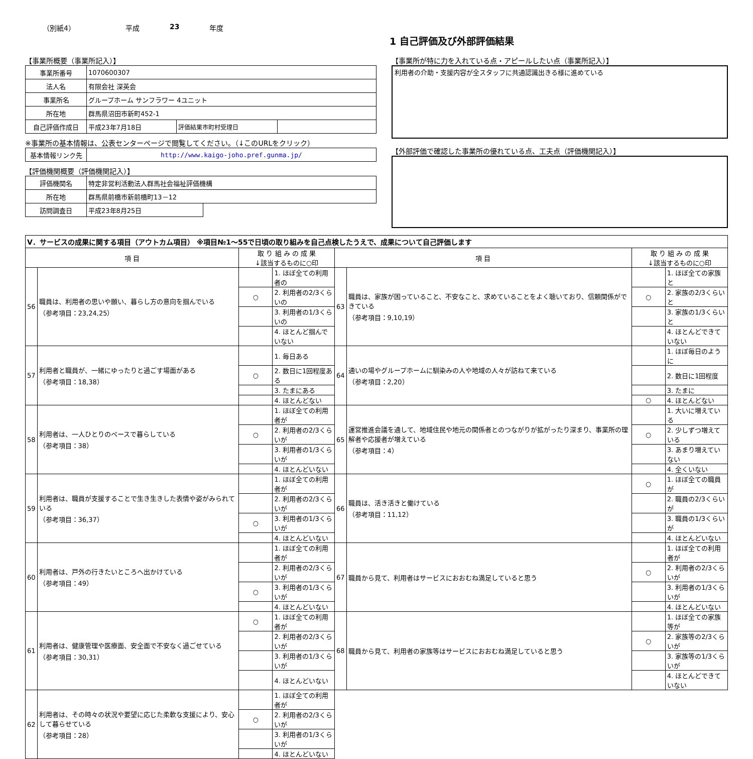（別紙4） 平成 23 年度
1 自己評価及び外部評価結果
【事業所概要（事業所記入）】
| 事業所番号 | 1070600307 | | |
| 法人名 | 有限会社 深英会 | | |
| 事業所名 | グループホーム サンフラワー 4ユニット | | |
| 所在地 | 群馬県沼田市新町452-1 | | |
| 自己評価作成日 | 平成23年7月18日 | 評価結果市町村受理日 | |
※事業所の基本情報は、公表センターページで閲覧してください。（↓このURLをクリック）
| 基本情報リンク先 | http://www.kaigo-joho.pref.gunma.jp/ |
【評価機関概要（評価機関記入）】
| 評価機関名 | 特定非営利活動法人群馬社会福祉評価機構 | |
| 所在地 | 群馬県前橋市新前橋町13－12 | |
| 訪問調査日 | 平成23年8月25日 | |
【事業所が特に力を入れている点・アピールしたい点（事業所記入）】
利用者の介助・支援内容が全スタッフに共通認識出きる様に進めている
【外部評価で確認した事業所の優れている点、工夫点（評価機関記入）】
| Ⅴ．サービスの成果に関する項目（アウトカム項目） ※項目№1～55で日頃の取り組みを自己点検したうえで、成果について自己評価します | | | | | | | |
| 項 目 | | 取 り 組 み の 成 果 ↓該当するものに○印 | | 項 目 | | 取 り 組 み の 成 果 ↓該当するものに○印 | |
| 56 | 職員は、利用者の思いや願い、暮らし方の意向を掴んでいる （参考項目：23,24,25） | | 1. ほぼ全ての利用者の | 63 | 職員は、家族が困っていること、不安なこと、求めていることをよく聴いており、信頼関係ができている （参考項目：9,10,19） | | 1. ほぼ全ての家族と |
| | | ○ | 2. 利用者の2/3くらいの | | | ○ | 2. 家族の2/3くらいと |
| | | | 3. 利用者の1/3くらいの | | | | 3. 家族の1/3くらいと |
| | | | 4. ほとんど掴んでいない | | | | 4. ほとんどできていない |
| 57 | 利用者と職員が、一緒にゆったりと過ごす場面がある （参考項目：18,38） | | 1. 毎日ある | 64 | 通いの場やグループホームに馴染みの人や地域の人々が訪ねて来ている （参考項目：2,20） | | 1. ほぼ毎日のように |
| | | ○ | 2. 数日に1回程度ある | | | | 2. 数日に1回程度 |
| | | | 3. たまにある | | | | 3. たまに |
| | | | 4. ほとんどない | | | ○ | 4. ほとんどない |
| 58 | 利用者は、一人ひとりのペースで暮らしている （参考項目：38） | | 1. ほぼ全ての利用者が | 65 | 運営推進会議を通して、地域住民や地元の関係者とのつながりが拡がったり深まり、事業所の理解者や応援者が増えている （参考項目：4） | | 1. 大いに増えている |
| | | ○ | 2. 利用者の2/3くらいが | | | ○ | 2. 少しずつ増えている |
| | | | 3. 利用者の1/3くらいが | | | | 3. あまり増えていない |
| | | | 4. ほとんどいない | | | | 4. 全くいない |
| 59 | 利用者は、職員が支援することで生き生きした表情や姿がみられている （参考項目：36,37） | | 1. ほぼ全ての利用者が | 66 | 職員は、活き活きと働けている （参考項目：11,12） | ○ | 1. ほぼ全ての職員が |
| | | | 2. 利用者の2/3くらいが | | | | 2. 職員の2/3くらいが |
| | | ○ | 3. 利用者の1/3くらいが | | | | 3. 職員の1/3くらいが |
| | | | 4. ほとんどいない | | | | 4. ほとんどいない |
| 60 | 利用者は、戸外の行きたいところへ出かけている （参考項目：49） | | 1. ほぼ全ての利用者が | 67 | 職員から見て、利用者はサービスにおおむね満足していると思う | | 1. ほぼ全ての利用者が |
| | | | 2. 利用者の2/3くらいが | | | ○ | 2. 利用者の2/3くらいが |
| | | ○ | 3. 利用者の1/3くらいが | | | | 3. 利用者の1/3くらいが |
| | | | 4. ほとんどいない | | | | 4. ほとんどいない |
| 61 | 利用者は、健康管理や医療面、安全面で不安なく過ごせている （参考項目：30,31） | ○ | 1. ほぼ全ての利用者が | 68 | 職員から見て、利用者の家族等はサービスにおおむね満足していると思う | | 1. ほぼ全ての家族等が |
| | | | 2. 利用者の2/3くらいが | | | ○ | 2. 家族等の2/3くらいが |
| | | | 3. 利用者の1/3くらいが | | | | 3. 家族等の1/3くらいが |
| | | | 4. ほとんどいない | | | | 4. ほとんどできていない |
| 62 | 利用者は、その時々の状況や要望に応じた柔軟な支援により、安心して暮らせている （参考項目：28） | | 1. ほぼ全ての利用者が | | | | |
| | | ○ | 2. 利用者の2/3くらいが | | | | |
| | | | 3. 利用者の1/3くらいが | | | | |
| | | | 4. ほとんどいない | | | | |